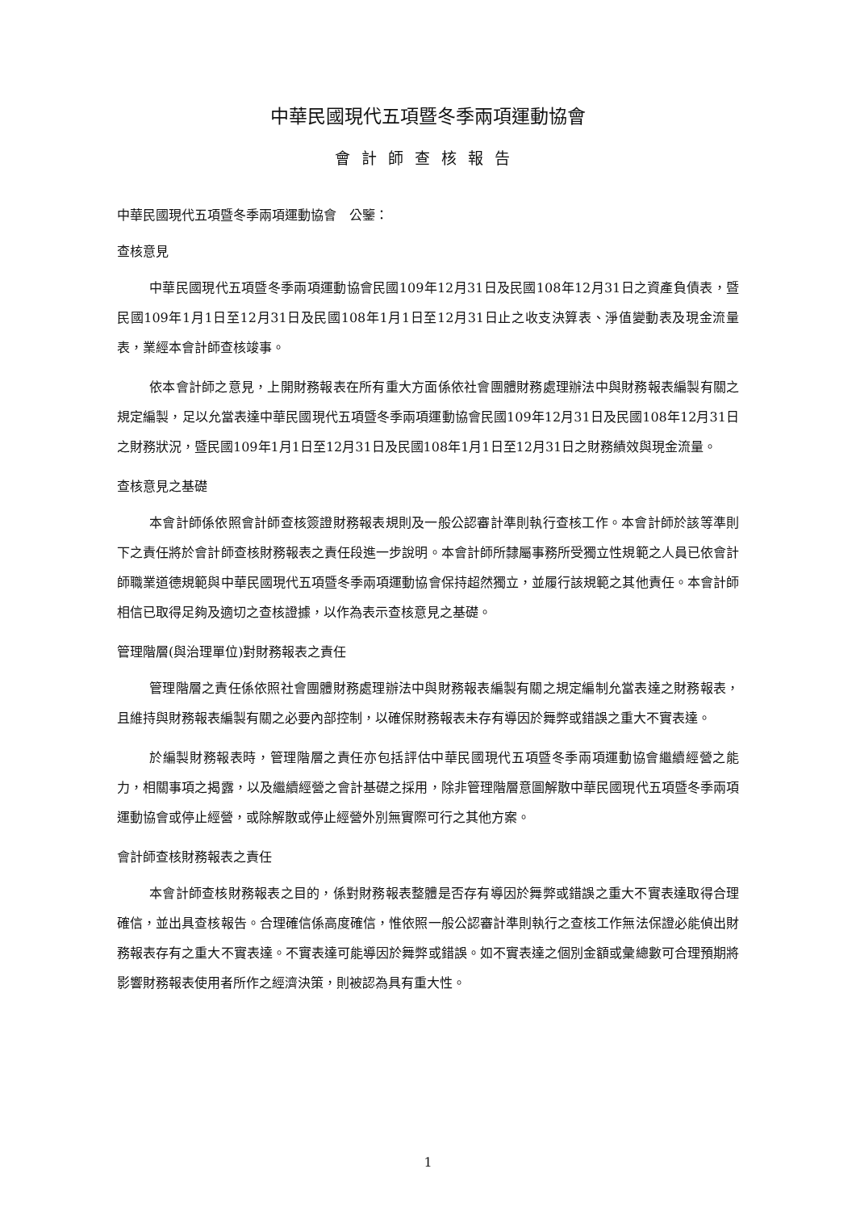中華民國現代五項暨冬季兩項運動協會
會計師查核報告
中華民國現代五項暨冬季兩項運動協會　公鑒：
查核意見
中華民國現代五項暨冬季兩項運動協會民國109年12月31日及民國108年12月31日之資產負債表，暨民國109年1月1日至12月31日及民國108年1月1日至12月31日止之收支決算表、淨值變動表及現金流量表，業經本會計師查核竣事。
依本會計師之意見，上開財務報表在所有重大方面係依社會團體財務處理辦法中與財務報表編製有關之規定編製，足以允當表達中華民國現代五項暨冬季兩項運動協會民國109年12月31日及民國108年12月31日之財務狀況，暨民國109年1月1日至12月31日及民國108年1月1日至12月31日之財務績效與現金流量。
查核意見之基礎
本會計師係依照會計師查核簽證財務報表規則及一般公認審計準則執行查核工作。本會計師於該等準則下之責任將於會計師查核財務報表之責任段進一步說明。本會計師所隸屬事務所受獨立性規範之人員已依會計師職業道德規範與中華民國現代五項暨冬季兩項運動協會保持超然獨立，並履行該規範之其他責任。本會計師相信已取得足夠及適切之查核證據，以作為表示查核意見之基礎。
管理階層(與治理單位)對財務報表之責任
管理階層之責任係依照社會團體財務處理辦法中與財務報表編製有關之規定編制允當表達之財務報表，且維持與財務報表編製有關之必要內部控制，以確保財務報表未存有導因於舞弊或錯誤之重大不實表達。
於編製財務報表時，管理階層之責任亦包括評估中華民國現代五項暨冬季兩項運動協會繼續經營之能力，相關事項之揭露，以及繼續經營之會計基礎之採用，除非管理階層意圖解散中華民國現代五項暨冬季兩項運動協會或停止經營，或除解散或停止經營外別無實際可行之其他方案。
會計師查核財務報表之責任
本會計師查核財務報表之目的，係對財務報表整體是否存有導因於舞弊或錯誤之重大不實表達取得合理確信，並出具查核報告。合理確信係高度確信，惟依照一般公認審計準則執行之查核工作無法保證必能偵出財務報表存有之重大不實表達。不實表達可能導因於舞弊或錯誤。如不實表達之個別金額或彙總數可合理預期將影響財務報表使用者所作之經濟決策，則被認為具有重大性。
1